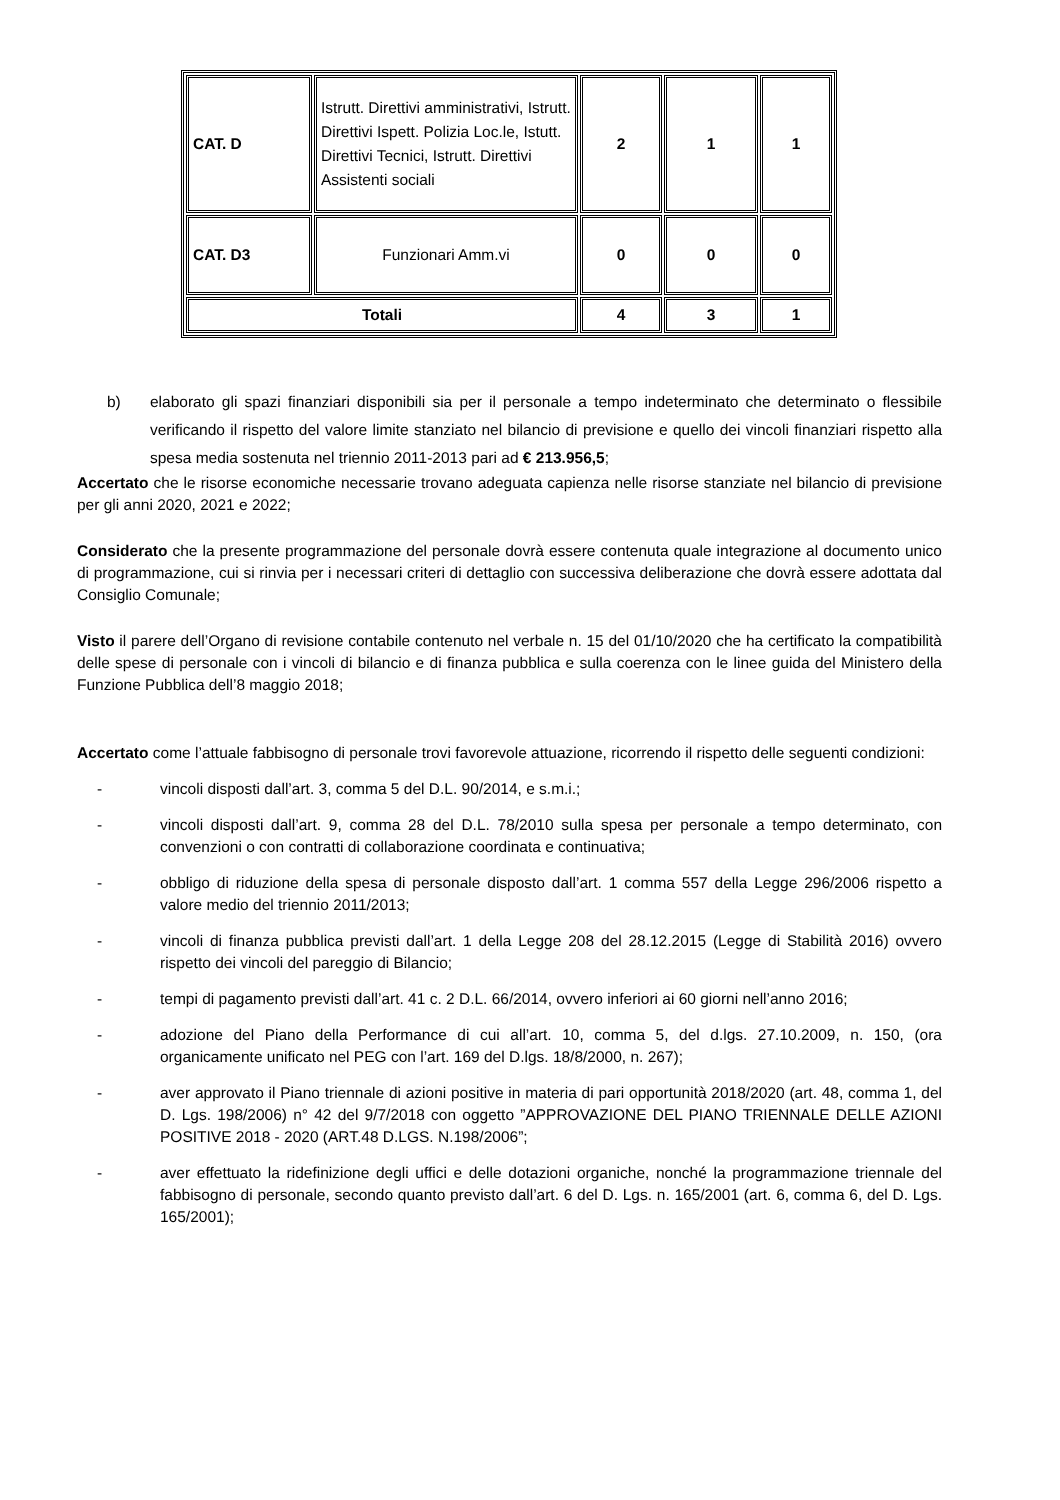| CAT. D | Istrutt. Direttivi amministrativi, Istrutt. Direttivi Ispett. Polizia Loc.le, Istutt. Direttivi Tecnici, Istrutt. Direttivi Assistenti sociali | 2 | 1 | 1 |
| CAT. D3 | Funzionari Amm.vi | 0 | 0 | 0 |
| Totali | | 4 | 3 | 1 |
b) elaborato gli spazi finanziari disponibili sia per il personale a tempo indeterminato che determinato o flessibile verificando il rispetto del valore limite stanziato nel bilancio di previsione e quello dei vincoli finanziari rispetto alla spesa media sostenuta nel triennio 2011-2013 pari ad € 213.956,5;
Accertato che le risorse economiche necessarie trovano adeguata capienza nelle risorse stanziate nel bilancio di previsione per gli anni 2020, 2021 e 2022;
Considerato che la presente programmazione del personale dovrà essere contenuta quale integrazione al documento unico di programmazione, cui si rinvia per i necessari criteri di dettaglio con successiva deliberazione che dovrà essere adottata dal Consiglio Comunale;
Visto il parere dell’Organo di revisione contabile contenuto nel verbale n. 15 del 01/10/2020 che ha certificato la compatibilità delle spese di personale con i vincoli di bilancio e di finanza pubblica e sulla coerenza con le linee guida del Ministero della Funzione Pubblica dell’8 maggio 2018;
Accertato come l’attuale fabbisogno di personale trovi favorevole attuazione, ricorrendo il rispetto delle seguenti condizioni:
- vincoli disposti dall’art. 3, comma 5 del D.L. 90/2014, e s.m.i.;
- vincoli disposti dall’art. 9, comma 28 del D.L. 78/2010 sulla spesa per personale a tempo determinato, con convenzioni o con contratti di collaborazione coordinata e continuativa;
- obbligo di riduzione della spesa di personale disposto dall’art. 1 comma 557 della Legge 296/2006 rispetto a valore medio del triennio 2011/2013;
- vincoli di finanza pubblica previsti dall’art. 1 della Legge 208 del 28.12.2015 (Legge di Stabilità 2016) ovvero rispetto dei vincoli del pareggio di Bilancio;
- tempi di pagamento previsti dall’art. 41 c. 2 D.L. 66/2014, ovvero inferiori ai 60 giorni nell’anno 2016;
- adozione del Piano della Performance di cui all’art. 10, comma 5, del d.lgs. 27.10.2009, n. 150, (ora organicamente unificato nel PEG con l’art. 169 del D.lgs. 18/8/2000, n. 267);
- aver approvato il Piano triennale di azioni positive in materia di pari opportunità 2018/2020 (art. 48, comma 1, del D. Lgs. 198/2006) n° 42 del 9/7/2018 con oggetto ”APPROVAZIONE DEL PIANO TRIENNALE DELLE AZIONI POSITIVE 2018 - 2020 (ART.48 D.LGS. N.198/2006”;
- aver effettuato la ridefinizione degli uffici e delle dotazioni organiche, nonché la programmazione triennale del fabbisogno di personale, secondo quanto previsto dall’art. 6 del D. Lgs. n. 165/2001 (art. 6, comma 6, del D. Lgs. 165/2001);